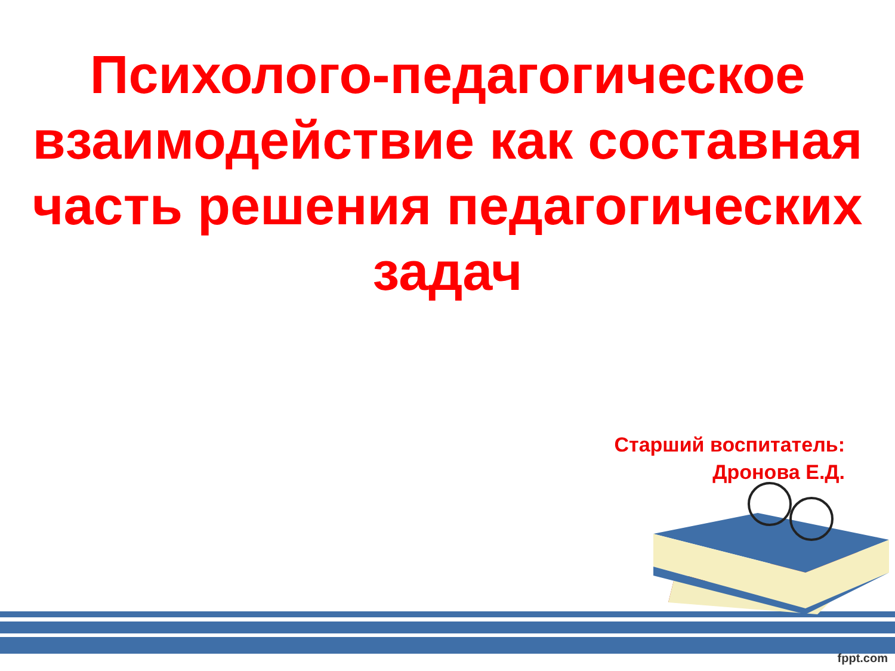Психолого-педагогическое взаимодействие как составная часть решения педагогических задач
Старший воспитатель:
Дронова Е.Д.
fppt.com